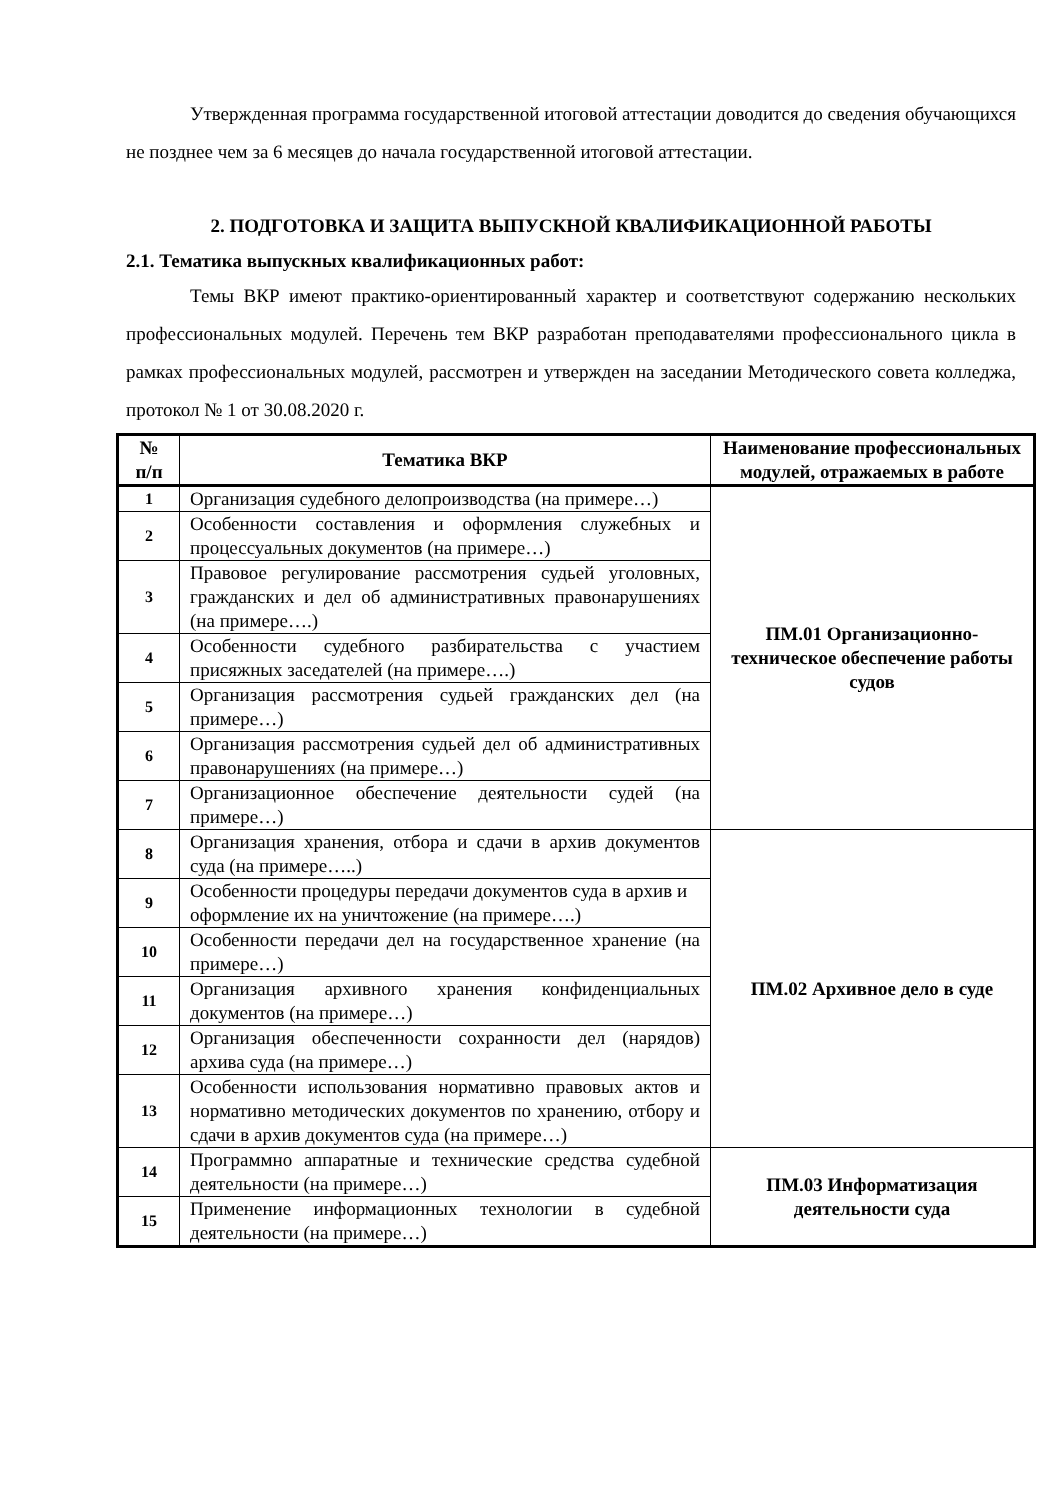Утвержденная программа государственной итоговой аттестации доводится до сведения обучающихся не позднее чем за 6 месяцев до начала государственной итоговой аттестации.
2. ПОДГОТОВКА И ЗАЩИТА ВЫПУСКНОЙ КВАЛИФИКАЦИОННОЙ РАБОТЫ
2.1. Тематика выпускных квалификационных работ:
Темы ВКР имеют практико-ориентированный характер и соответствуют содержанию нескольких профессиональных модулей. Перечень тем ВКР разработан преподавателями профессионального цикла в рамках профессиональных модулей, рассмотрен и утвержден на заседании Методического совета колледжа, протокол № 1 от 30.08.2020 г.
| № п/п | Тематика ВКР | Наименование профессиональных модулей, отражаемых в работе |
| --- | --- | --- |
| 1 | Организация судебного делопроизводства (на примере…) | ПМ.01 Организационно-техническое обеспечение работы судов |
| 2 | Особенности составления и оформления служебных и процессуальных документов (на примере…) | |
| 3 | Правовое регулирование рассмотрения судьей уголовных, гражданских и дел об административных правонарушениях (на примере….) | |
| 4 | Особенности судебного разбирательства с участием присяжных заседателей (на примере….) | |
| 5 | Организация рассмотрения судьей гражданских дел (на примере…) | |
| 6 | Организация рассмотрения судьей дел об административных правонарушениях (на примере…) | |
| 7 | Организационное обеспечение деятельности судей (на примере…) | |
| 8 | Организация хранения, отбора и сдачи в архив документов суда (на примере…..) | ПМ.02 Архивное дело в суде |
| 9 | Особенности процедуры передачи документов суда в архив и оформление их на уничтожение (на примере….) | |
| 10 | Особенности передачи дел на государственное хранение (на примере…) | |
| 11 | Организация архивного хранения конфиденциальных документов (на примере…) | |
| 12 | Организация обеспеченности сохранности дел (нарядов) архива суда (на примере…) | |
| 13 | Особенности использования нормативно правовых актов и нормативно методических документов по хранению, отбору и сдачи в архив документов суда (на примере…) | |
| 14 | Программно аппаратные и технические средства судебной деятельности (на примере…) | ПМ.03 Информатизация деятельности суда |
| 15 | Применение информационных технологии в судебной деятельности (на примере…) | |